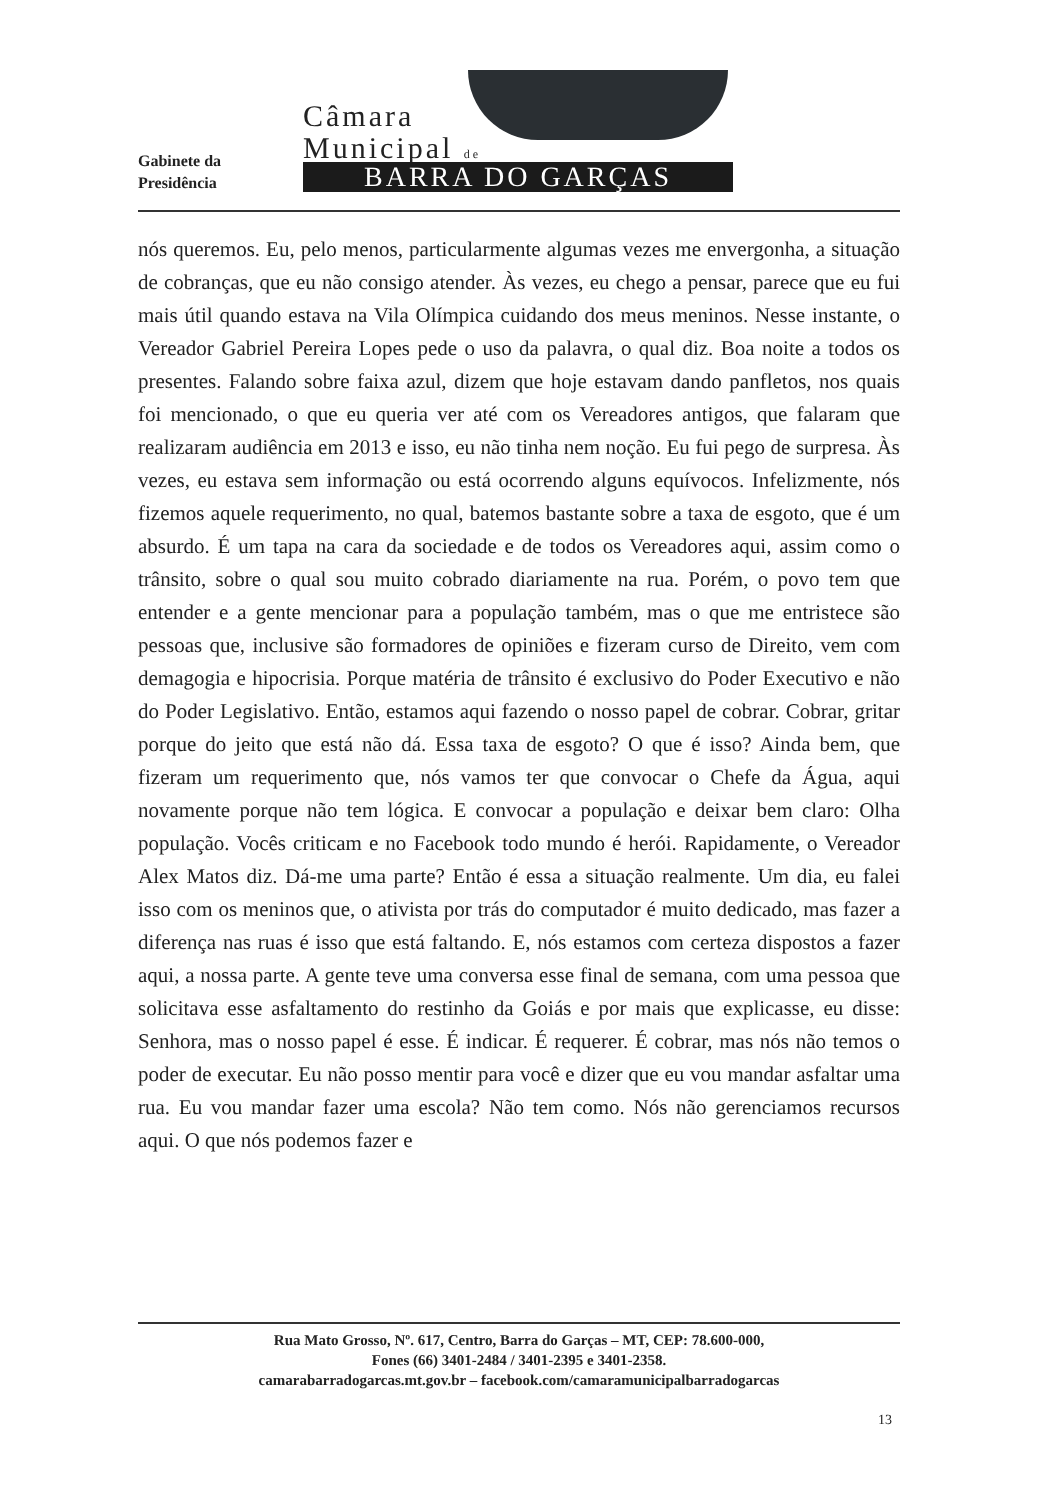Gabinete da
Presidência
Câmara
Municipal de
BARRA DO GARÇAS
nós queremos. Eu, pelo menos, particularmente algumas vezes me envergonha, a situação de cobranças, que eu não consigo atender. Às vezes, eu chego a pensar, parece que eu fui mais útil quando estava na Vila Olímpica cuidando dos meus meninos. Nesse instante, o Vereador Gabriel Pereira Lopes pede o uso da palavra, o qual diz. Boa noite a todos os presentes. Falando sobre faixa azul, dizem que hoje estavam dando panfletos, nos quais foi mencionado, o que eu queria ver até com os Vereadores antigos, que falaram que realizaram audiência em 2013 e isso, eu não tinha nem noção. Eu fui pego de surpresa. Às vezes, eu estava sem informação ou está ocorrendo alguns equívocos. Infelizmente, nós fizemos aquele requerimento, no qual, batemos bastante sobre a taxa de esgoto, que é um absurdo. É um tapa na cara da sociedade e de todos os Vereadores aqui, assim como o trânsito, sobre o qual sou muito cobrado diariamente na rua. Porém, o povo tem que entender e a gente mencionar para a população também, mas o que me entristece são pessoas que, inclusive são formadores de opiniões e fizeram curso de Direito, vem com demagogia e hipocrisia. Porque matéria de trânsito é exclusivo do Poder Executivo e não do Poder Legislativo. Então, estamos aqui fazendo o nosso papel de cobrar. Cobrar, gritar porque do jeito que está não dá. Essa taxa de esgoto? O que é isso? Ainda bem, que fizeram um requerimento que, nós vamos ter que convocar o Chefe da Água, aqui novamente porque não tem lógica. E convocar a população e deixar bem claro: Olha população. Vocês criticam e no Facebook todo mundo é herói. Rapidamente, o Vereador Alex Matos diz. Dá-me uma parte? Então é essa a situação realmente. Um dia, eu falei isso com os meninos que, o ativista por trás do computador é muito dedicado, mas fazer a diferença nas ruas é isso que está faltando. E, nós estamos com certeza dispostos a fazer aqui, a nossa parte. A gente teve uma conversa esse final de semana, com uma pessoa que solicitava esse asfaltamento do restinho da Goiás e por mais que explicasse, eu disse: Senhora, mas o nosso papel é esse. É indicar. É requerer. É cobrar, mas nós não temos o poder de executar. Eu não posso mentir para você e dizer que eu vou mandar asfaltar uma rua. Eu vou mandar fazer uma escola? Não tem como. Nós não gerenciamos recursos aqui. O que nós podemos fazer e
Rua Mato Grosso, Nº. 617, Centro, Barra do Garças – MT, CEP: 78.600-000,
Fones (66) 3401-2484 / 3401-2395 e 3401-2358.
camarabarradogarcas.mt.gov.br – facebook.com/camaramunicipalbarradogarcas
13